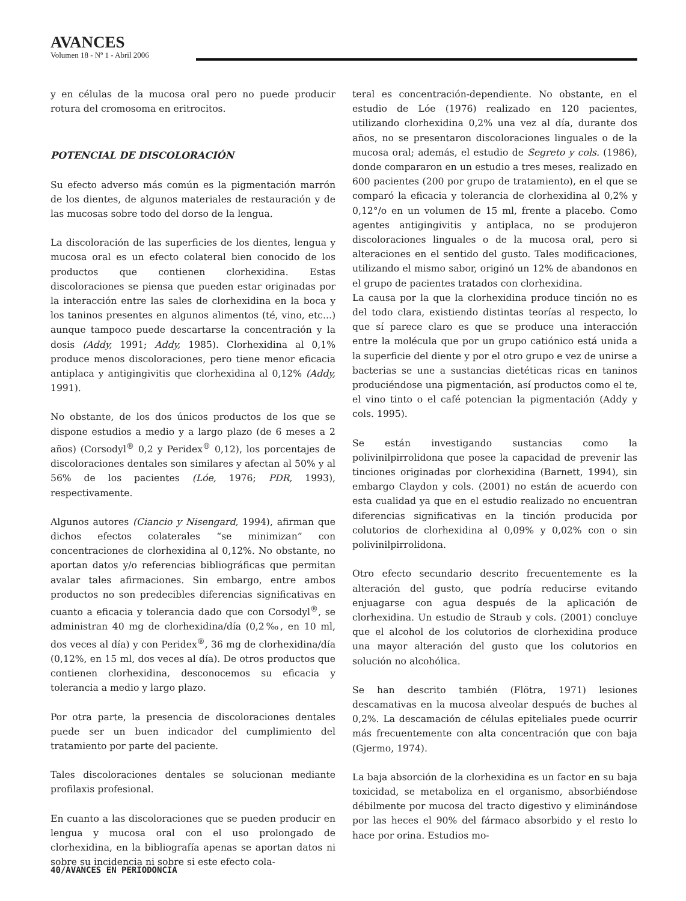AVANCES
Volumen 18 - Nº 1 - Abril 2006
y en células de la mucosa oral pero no puede producir rotura del cromosoma en eritrocitos.
POTENCIAL DE DISCOLORACIÓN
Su efecto adverso más común es la pigmentación marrón de los dientes, de algunos materiales de restauración y de las mucosas sobre todo del dorso de la lengua.
La discoloración de las superficies de los dientes, lengua y mucosa oral es un efecto colateral bien conocido de los productos que contienen clorhexidina. Estas discoloraciones se piensa que pueden estar originadas por la interacción entre las sales de clorhexidina en la boca y los taninos presentes en algunos alimentos (té, vino, etc...) aunque tampoco puede descartarse la concentración y la dosis (Addy, 1991; Addy, 1985). Clorhexidina al 0,1% produce menos discoloraciones, pero tiene menor eficacia antiplaca y antigingivitis que clorhexidina al 0,12% (Addy, 1991).
No obstante, de los dos únicos productos de los que se dispone estudios a medio y a largo plazo (de 6 meses a 2 años) (Corsodyl<sup>®</sup> 0,2 y Peridex<sup>®</sup> 0,12), los porcentajes de discoloraciones dentales son similares y afectan al 50% y al 56% de los pacientes (Lóe, 1976; PDR, 1993), respectivamente.
Algunos autores (Ciancio y Nisengard, 1994), afirman que dichos efectos colaterales “se minimizan” con concentraciones de clorhexidina al 0,12%. No obstante, no aportan datos y/o referencias bibliográficas que permitan avalar tales afirmaciones. Sin embargo, entre ambos productos no son predecibles diferencias significativas en cuanto a eficacia y tolerancia dado que con Corsodyl<sup>®</sup>, se administran 40 mg de clorhexidina/día (0,2‰, en 10 ml, dos veces al día) y con Peridex<sup>®</sup>, 36 mg de clorhexidina/día (0,12%, en 15 ml, dos veces al día). De otros productos que contienen clorhexidina, desconocemos su eficacia y tolerancia a medio y largo plazo.
Por otra parte, la presencia de discoloraciones dentales puede ser un buen indicador del cumplimiento del tratamiento por parte del paciente.
Tales discoloraciones dentales se solucionan mediante profilaxis profesional.
En cuanto a las discoloraciones que se pueden producir en lengua y mucosa oral con el uso prolongado de clorhexidina, en la bibliografía apenas se aportan datos ni sobre su incidencia ni sobre si este efecto cola-
teral es concentración-dependiente. No obstante, en el estudio de Lóe (1976) realizado en 120 pacientes, utilizando clorhexidina 0,2% una vez al día, durante dos años, no se presentaron discoloraciones linguales o de la mucosa oral; además, el estudio de Segreto y cols. (1986), donde compararon en un estudio a tres meses, realizado en 600 pacientes (200 por grupo de tratamiento), en el que se comparó la eficacia y tolerancia de clorhexidina al 0,2% y 0,12°/o en un volumen de 15 ml, frente a placebo. Como agentes antigingivitis y antiplaca, no se produjeron discoloraciones linguales o de la mucosa oral, pero si alteraciones en el sentido del gusto. Tales modificaciones, utilizando el mismo sabor, originó un 12% de abandonos en el grupo de pacientes tratados con clorhexidina.
La causa por la que la clorhexidina produce tinción no es del todo clara, existiendo distintas teorías al respecto, lo que sí parece claro es que se produce una interacción entre la molécula que por un grupo catiónico está unida a la superficie del diente y por el otro grupo e vez de unirse a bacterias se une a sustancias dietéticas ricas en taninos produciéndose una pigmentación, así productos como el te, el vino tinto o el café potencian la pigmentación (Addy y cols. 1995).
Se están investigando sustancias como la polivinilpirrolidona que posee la capacidad de prevenir las tinciones originadas por clorhexidina (Barnett, 1994), sin embargo Claydon y cols. (2001) no están de acuerdo con esta cualidad ya que en el estudio realizado no encuentran diferencias significativas en la tinción producida por colutorios de clorhexidina al 0,09% y 0,02% con o sin polivinilpirrolidona.
Otro efecto secundario descrito frecuentemente es la alteración del gusto, que podría reducirse evitando enjuagarse con agua después de la aplicación de clorhexidina. Un estudio de Straub y cols. (2001) concluye que el alcohol de los colutorios de clorhexidina produce una mayor alteración del gusto que los colutorios en solución no alcohólica.
Se han descrito también (Flötra, 1971) lesiones descamativas en la mucosa alveolar después de buches al 0,2%. La descamación de células epiteliales puede ocurrir más frecuentemente con alta concentración que con baja (Gjermo, 1974).
La baja absorción de la clorhexidina es un factor en su baja toxicidad, se metaboliza en el organismo, absorbiéndose débilmente por mucosa del tracto digestivo y eliminándose por las heces el 90% del fármaco absorbido y el resto lo hace por orina. Estudios mo-
40/AVANCES EN PERIODONCIA